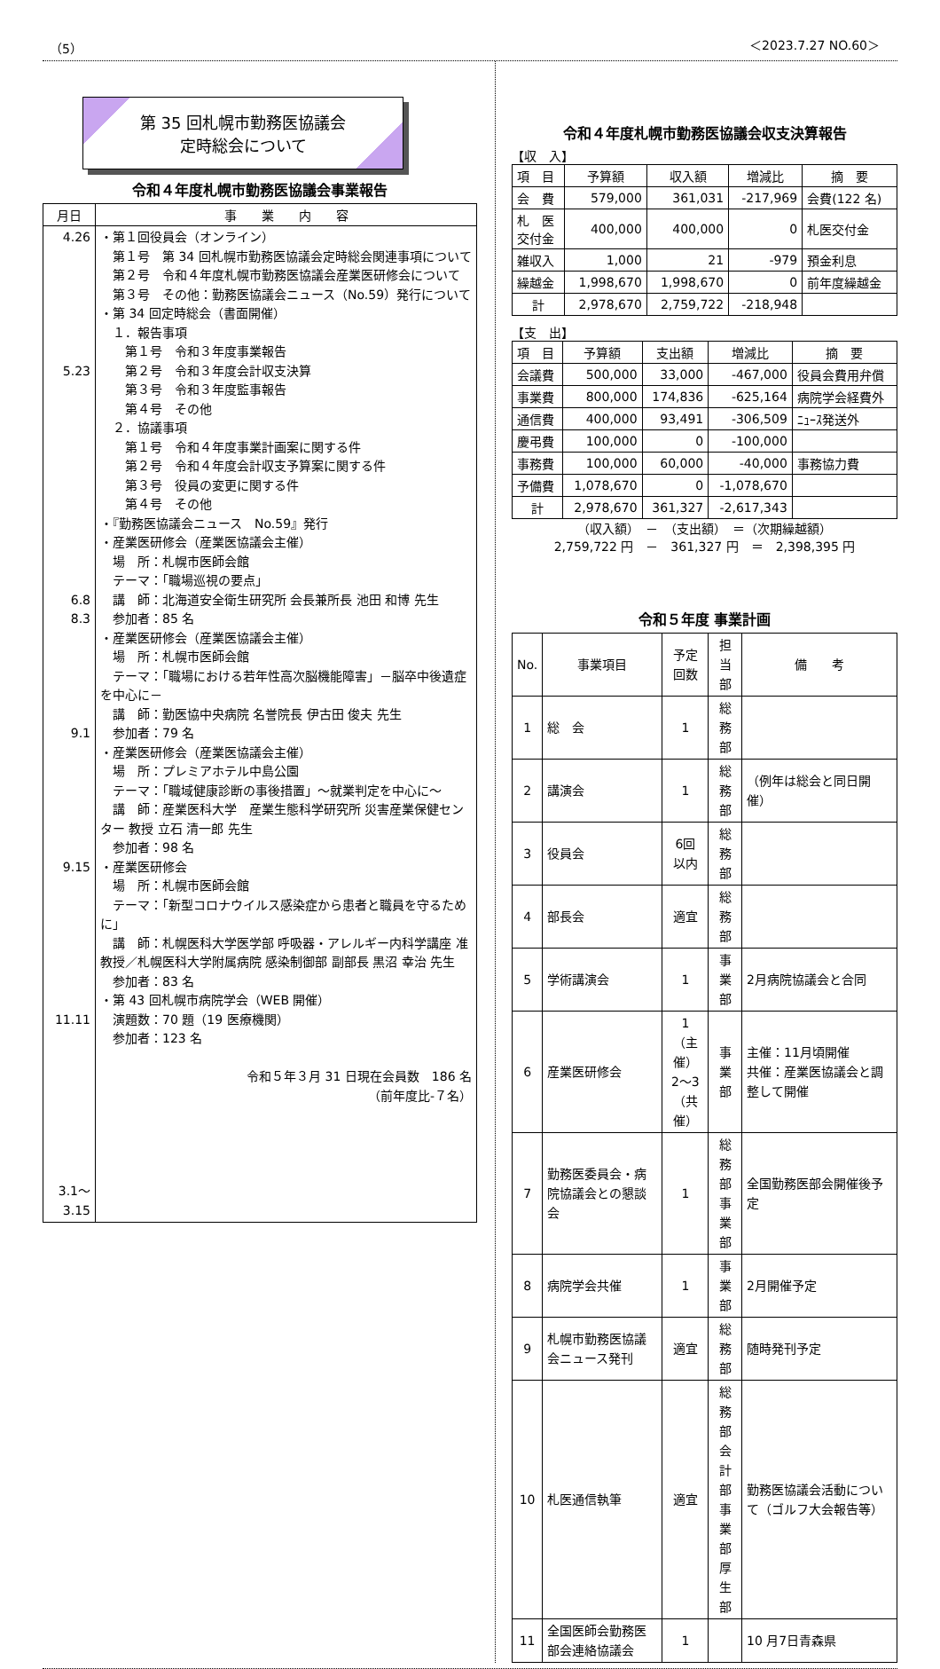（5） ＜2023.7.27 NO.60＞
第 35 回札幌市勤務医協議会
定時総会について
令和４年度札幌市勤務医協議会事業報告
| 月日 | 事 業 内 容 |
| --- | --- |
| 4.26 5.23 6.8 8.3 9.1 9.15 11.11 3.1～ 3.15 | ・第１回役員会（オンライン） 第１号 第 34 回札幌市勤務医協議会定時総会関連事項について 第２号 令和４年度札幌市勤務医協議会産業医研修会について 第３号 その他：勤務医協議会ニュース（No.59）発行について ・第 34 回定時総会（書面開催） １．報告事項 第１号 令和３年度事業報告 第２号 令和３年度会計収支決算 第３号 令和３年度監事報告 第４号 その他 ２．協議事項 第１号 令和４年度事業計画案に関する件 第２号 令和４年度会計収支予算案に関する件 第３号 役員の変更に関する件 第４号 その他 ・『勤務医協議会ニュース No.59』発行 ・産業医研修会（産業医協議会主催） 場 所：札幌市医師会館 テーマ：「職場巡視の要点」 講 師：北海道安全衛生研究所 会長兼所長 池田 和博 先生 参加者：85 名 ・産業医研修会（産業医協議会主催） 場 所：札幌市医師会館 テーマ：「職場における若年性高次脳機能障害」－脳卒中後遺症を中心に－ 講 師：勤医協中央病院 名誉院長 伊古田 俊夫 先生 参加者：79 名 ・産業医研修会（産業医協議会主催） 場 所：プレミアホテル中島公園 テーマ：「職域健康診断の事後措置」～就業判定を中心に～ 講 師：産業医科大学 産業生態科学研究所 災害産業保健センター 教授 立石 清一郎 先生 参加者：98 名 ・産業医研修会 場 所：札幌市医師会館 テーマ：「新型コロナウイルス感染症から患者と職員を守るために」 講 師：札幌医科大学医学部 呼吸器・アレルギー内科学講座 准教授／札幌医科大学附属病院 感染制御部 副部長 黒沼 幸治 先生 参加者：83 名 ・第 43 回札幌市病院学会（WEB 開催） 演題数：70 題（19 医療機関） 参加者：123 名 令和５年３月 31 日現在会員数 186 名 （前年度比-７名） |
令和４年度札幌市勤務医協議会収支決算報告
【収　入】
| 項 目 | 予算額 | 収入額 | 増減比 | 摘 要 |
| 会 費 | 579,000 | 361,031 | -217,969 | 会費(122 名) |
| 札 医 交付金 | 400,000 | 400,000 | 0 | 札医交付金 |
| 雑収入 | 1,000 | 21 | -979 | 預金利息 |
| 繰越金 | 1,998,670 | 1,998,670 | 0 | 前年度繰越金 |
| 計 | 2,978,670 | 2,759,722 | -218,948 | |
【支　出】
| 項 目 | 予算額 | 支出額 | 増減比 | 摘 要 |
| 会議費 | 500,000 | 33,000 | -467,000 | 役員会費用弁償 |
| 事業費 | 800,000 | 174,836 | -625,164 | 病院学会経費外 |
| 通信費 | 400,000 | 93,491 | -306,509 | ﾆｭｰｽ発送外 |
| 慶弔費 | 100,000 | 0 | -100,000 | |
| 事務費 | 100,000 | 60,000 | -40,000 | 事務協力費 |
| 予備費 | 1,078,670 | 0 | -1,078,670 | |
| 計 | 2,978,670 | 361,327 | -2,617,343 | |
（収入額）　－　（支出額）　＝（次期繰越額）
2,759,722 円　－　361,327 円　＝　2,398,395 円
令和５年度 事業計画
| No. | 事業項目 | 予定 回数 | 担当部 | 備 考 |
| 1 | 総 会 | 1 | 総務部 | |
| 2 | 講演会 | 1 | 総務部 | （例年は総会と同日開催） |
| 3 | 役員会 | 6回 以内 | 総務部 | |
| 4 | 部長会 | 適宜 | 総務部 | |
| 5 | 学術講演会 | 1 | 事業部 | 2月病院協議会と合同 |
| 6 | 産業医研修会 | 1 （主催） 2～3 （共催） | 事業部 | 主催：11月頃開催 共催：産業医協議会と調整して開催 |
| 7 | 勤務医委員会・病院協議会との懇談会 | 1 | 総務部 事業部 | 全国勤務医部会開催後予定 |
| 8 | 病院学会共催 | 1 | 事業部 | 2月開催予定 |
| 9 | 札幌市勤務医協議会ニュース発刊 | 適宜 | 総務部 | 随時発刊予定 |
| 10 | 札医通信執筆 | 適宜 | 総務部 会計部 事業部 厚生部 | 勤務医協議会活動について（ゴルフ大会報告等） |
| 11 | 全国医師会勤務医部会連絡協議会 | 1 | | 10 月7日青森県 |